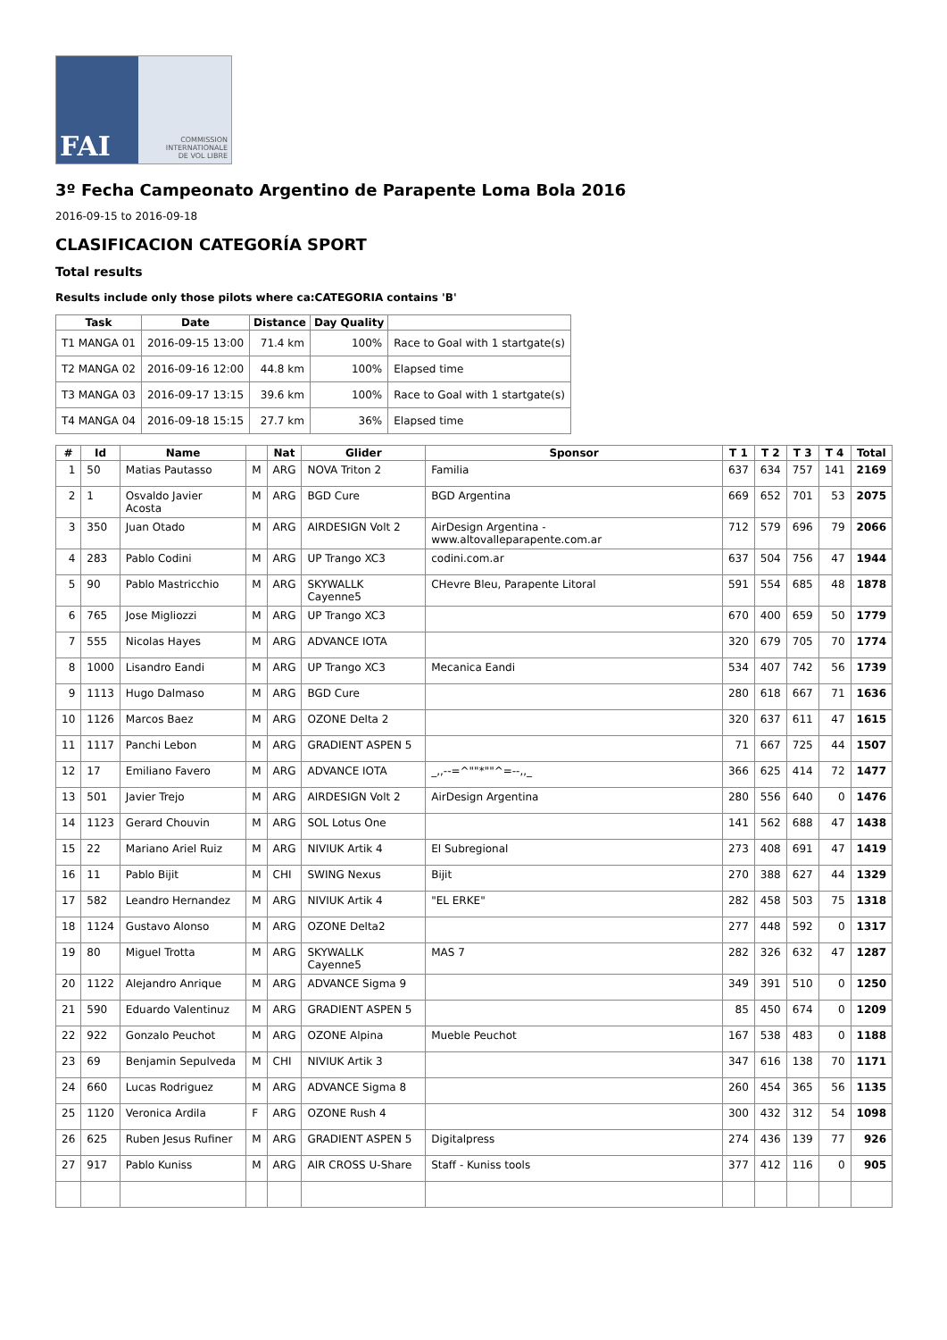FAI
COMMISSION
INTERNATIONALE
DE VOL LIBRE
3º Fecha Campeonato Argentino de Parapente Loma Bola 2016
2016-09-15 to 2016-09-18
CLASIFICACION CATEGORÍA SPORT
Total results
Results include only those pilots where ca:CATEGORIA contains 'B'
| Task | Date | Distance | Day Quality | |
| --- | --- | --- | --- | --- |
| T1 MANGA 01 | 2016-09-15 13:00 | 71.4 km | 100% | Race to Goal with 1 startgate(s) |
| T2 MANGA 02 | 2016-09-16 12:00 | 44.8 km | 100% | Elapsed time |
| T3 MANGA 03 | 2016-09-17 13:15 | 39.6 km | 100% | Race to Goal with 1 startgate(s) |
| T4 MANGA 04 | 2016-09-18 15:15 | 27.7 km | 36% | Elapsed time |
| # | Id | Name | | Nat | Glider | Sponsor | T 1 | T 2 | T 3 | T 4 | Total |
| --- | --- | --- | --- | --- | --- | --- | --- | --- | --- | --- | --- |
| 1 | 50 | Matias Pautasso | M | ARG | NOVA Triton 2 | Familia | 637 | 634 | 757 | 141 | 2169 |
| 2 | 1 | Osvaldo Javier Acosta | M | ARG | BGD Cure | BGD Argentina | 669 | 652 | 701 | 53 | 2075 |
| 3 | 350 | Juan Otado | M | ARG | AIRDESIGN Volt 2 | AirDesign Argentina - www.altovalleparapente.com.ar | 712 | 579 | 696 | 79 | 2066 |
| 4 | 283 | Pablo Codini | M | ARG | UP Trango XC3 | codini.com.ar | 637 | 504 | 756 | 47 | 1944 |
| 5 | 90 | Pablo Mastricchio | M | ARG | SKYWALLK Cayenne5 | CHevre Bleu, Parapente Litoral | 591 | 554 | 685 | 48 | 1878 |
| 6 | 765 | Jose Migliozzi | M | ARG | UP Trango XC3 | | 670 | 400 | 659 | 50 | 1779 |
| 7 | 555 | Nicolas Hayes | M | ARG | ADVANCE IOTA | | 320 | 679 | 705 | 70 | 1774 |
| 8 | 1000 | Lisandro Eandi | M | ARG | UP Trango XC3 | Mecanica Eandi | 534 | 407 | 742 | 56 | 1739 |
| 9 | 1113 | Hugo Dalmaso | M | ARG | BGD Cure | | 280 | 618 | 667 | 71 | 1636 |
| 10 | 1126 | Marcos Baez | M | ARG | OZONE Delta 2 | | 320 | 637 | 611 | 47 | 1615 |
| 11 | 1117 | Panchi Lebon | M | ARG | GRADIENT ASPEN 5 | | 71 | 667 | 725 | 44 | 1507 |
| 12 | 17 | Emiliano Favero | M | ARG | ADVANCE IOTA | _,,--=^""*""^=--,,_ | 366 | 625 | 414 | 72 | 1477 |
| 13 | 501 | Javier Trejo | M | ARG | AIRDESIGN Volt 2 | AirDesign Argentina | 280 | 556 | 640 | 0 | 1476 |
| 14 | 1123 | Gerard Chouvin | M | ARG | SOL Lotus One | | 141 | 562 | 688 | 47 | 1438 |
| 15 | 22 | Mariano Ariel Ruiz | M | ARG | NIVIUK Artik 4 | El Subregional | 273 | 408 | 691 | 47 | 1419 |
| 16 | 11 | Pablo Bijit | M | CHI | SWING Nexus | Bijit | 270 | 388 | 627 | 44 | 1329 |
| 17 | 582 | Leandro Hernandez | M | ARG | NIVIUK Artik 4 | "EL ERKE" | 282 | 458 | 503 | 75 | 1318 |
| 18 | 1124 | Gustavo Alonso | M | ARG | OZONE Delta2 | | 277 | 448 | 592 | 0 | 1317 |
| 19 | 80 | Miguel Trotta | M | ARG | SKYWALLK Cayenne5 | MAS 7 | 282 | 326 | 632 | 47 | 1287 |
| 20 | 1122 | Alejandro Anrique | M | ARG | ADVANCE Sigma 9 | | 349 | 391 | 510 | 0 | 1250 |
| 21 | 590 | Eduardo Valentinuz | M | ARG | GRADIENT ASPEN 5 | | 85 | 450 | 674 | 0 | 1209 |
| 22 | 922 | Gonzalo Peuchot | M | ARG | OZONE Alpina | Mueble Peuchot | 167 | 538 | 483 | 0 | 1188 |
| 23 | 69 | Benjamin Sepulveda | M | CHI | NIVIUK Artik 3 | | 347 | 616 | 138 | 70 | 1171 |
| 24 | 660 | Lucas Rodriguez | M | ARG | ADVANCE Sigma 8 | | 260 | 454 | 365 | 56 | 1135 |
| 25 | 1120 | Veronica Ardila | F | ARG | OZONE Rush 4 | | 300 | 432 | 312 | 54 | 1098 |
| 26 | 625 | Ruben Jesus Rufiner | M | ARG | GRADIENT ASPEN 5 | Digitalpress | 274 | 436 | 139 | 77 | 926 |
| 27 | 917 | Pablo Kuniss | M | ARG | AIR CROSS U-Share | Staff - Kuniss tools | 377 | 412 | 116 | 0 | 905 |